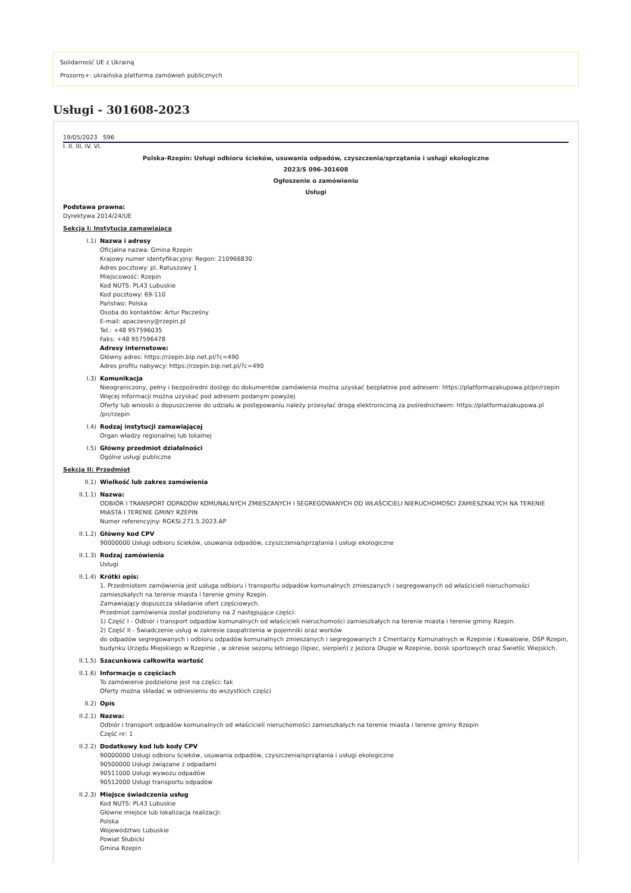Solidarność UE z Ukrainą
Prozorro+: ukraińska platforma zamówień publicznych
Usługi - 301608-2023
19/05/2023 S96
I. II. III. IV. VI.
Polska-Rzepin: Usługi odbioru ścieków, usuwania odpadów, czyszczenia/sprzątania i usługi ekologiczne
2023/S 096-301608
Ogłoszenie o zamówieniu
Usługi
Podstawa prawna:
Dyrektywa 2014/24/UE
Sekcja I: Instytucja zamawiająca
I.1) Nazwa i adresy
Oficjalna nazwa: Gmina Rzepin
Krajowy numer identyfikacyjny: Regon: 210966830
Adres pocztowy: pl. Ratuszowy 1
Miejscowość: Rzepin
Kod NUTS: PL43 Lubuskie
Kod pocztowy: 69-110
Państwo: Polska
Osoba do kontaktów: Artur Pacześny
E-mail: apaczesny@rzepin.pl
Tel.: +48 957596035
Faks: +48 957596478
Adresy internetowe:
Główny adres: https://rzepin.bip.net.pl/?c=490
Adres profilu nabywcy: https://rzepin.bip.net.pl/?c=490
I.3) Komunikacja
Nieograniczony, pełny i bezpośredni dostęp do dokumentów zamówienia można uzyskać bezpłatnie pod adresem: https://platformazakupowa.pl/pn/rzepin
Więcej informacji można uzyskać pod adresem podanym powyżej
Oferty lub wnioski o dopuszczenie do udziału w postępowaniu należy przesyłać drogą elektroniczną za pośrednictwem: https://platformazakupowa.pl /pn/rzepin
I.4) Rodzaj instytucji zamawiającej
Organ władzy regionalnej lub lokalnej
I.5) Główny przedmiot działalności
Ogólne usługi publiczne
Sekcja II: Przedmiot
II.1) Wielkość lub zakres zamówienia
II.1.1) Nazwa:
ODBIÓR I TRANSPORT ODPADÓW KOMUNALNYCH ZMIESZANYCH I SEGREGOWANYCH OD WŁAŚCICIELI NIERUCHOMOŚCI ZAMIESZKAŁYCH NA TERENIE MIASTA I TERENIE GMINY RZEPIN
Numer referencyjny: RGKSI.271.5.2023.AP
II.1.2) Główny kod CPV
90000000 Usługi odbioru ścieków, usuwania odpadów, czyszczenia/sprzątania i usługi ekologiczne
II.1.3) Rodzaj zamówienia
Usługi
II.1.4) Krótki opis:
1. Przedmiotem zamówienia jest usługa odbioru i transportu odpadów komunalnych zmieszanych i segregowanych od właścicieli nieruchomości zamieszkałych na terenie miasta i terenie gminy Rzepin.
Zamawiający dopuszcza składanie ofert częściowych.
Przedmiot zamówienia został podzielony na 2 następujące części:
1) Część I - Odbiór i transport odpadów komunalnych od właścicieli nieruchomości zamieszkałych na terenie miasta i terenie gminy Rzepin.
2) Część II - Świadczenie usług w zakresie zaopatrzenia w pojemniki oraz worków
do odpadów segregowanych i odbioru odpadów komunalnych zmieszanych i segregowanych z Cmentarzy Komunalnych w Rzepinie i Kowalowie, OSP Rzepin, budynku Urzędu Miejskiego w Rzepinie , w okresie sezonu letniego (lipiec, sierpień) z Jeziora Długie w Rzepinie, boisk sportowych oraz Świetlic Wiejskich.
II.1.5) Szacunkowa całkowita wartość
II.1.6) Informacje o częściach
To zamówienie podzielone jest na części: tak
Oferty można składać w odniesieniu do wszystkich części
II.2) Opis
II.2.1) Nazwa:
Odbiór i transport odpadów komunalnych od właścicieli nieruchomości zamieszkałych na terenie miasta i terenie gminy Rzepin
Część nr: 1
II.2.2) Dodatkowy kod lub kody CPV
90000000 Usługi odbioru ścieków, usuwania odpadów, czyszczenia/sprzątania i usługi ekologiczne
90500000 Usługi związane z odpadami
90511000 Usługi wywozu odpadów
90512000 Usługi transportu odpadów
II.2.3) Miejsce świadczenia usług
Kod NUTS: PL43 Lubuskie
Główne miejsce lub lokalizacja realizacji:
Polska
Województwo Lubuskie
Powiat Słubicki
Gmina Rzepin